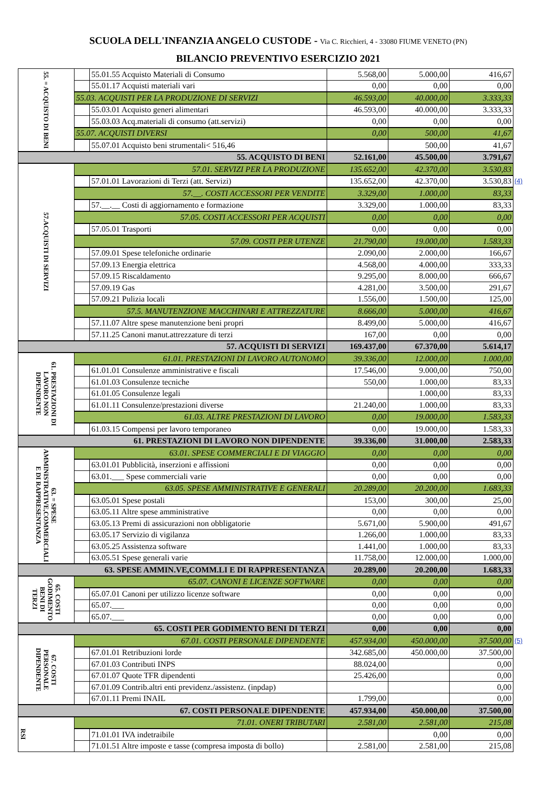SCUOLA DELL'INFANZIA ANGELO CUSTODE - Via C. Ricchieri, 4 - 33080 FIUME VENETO (PN)
BILANCIO PREVENTIVO ESERCIZIO 2021
| 55. = ACQUISTO DI BENI | | 55.01.55 Acquisto Materiali di Consumo | 5.568,00 | 5.000,00 | 416,67 | |
| | | 55.01.17 Acquisti materiali vari | 0,00 | 0,00 | 0,00 | |
| | 55.03. ACQUISTI PER LA PRODUZIONE DI SERVIZI | | 46.593,00 | 40.000,00 | 3.333,33 | |
| | | 55.03.01 Acquisto generi alimentari | 46.593,00 | 40.000,00 | 3.333,33 | |
| | | 55.03.03 Acq.materiali di consumo (att.servizi) | 0,00 | 0,00 | 0,00 | |
| | 55.07. ACQUISTI DIVERSI | | 0,00 | 500,00 | 41,67 | |
| | | 55.07.01 Acquisto beni strumentali< 516,46 | | 500,00 | 41,67 | |
| 55. ACQUISTO DI BENI | | | 52.161,00 | 45.500,00 | 3.791,67 | |
| 57.ACQUISTI DI SERVIZI | 57.01. SERVIZI PER LA PRODUZIONE | | 135.652,00 | 42.370,00 | 3.530,83 | |
| | | 57.01.01 Lavorazioni di Terzi (att. Servizi) | 135.652,00 | 42.370,00 | 3.530,83 | (4) |
| | 57.__. COSTI ACCESSORI PER VENDITE | | 3.329,00 | 1.000,00 | 83,33 | |
| | | 57.__.__ Costi di aggiornamento e formazione | 3.329,00 | 1.000,00 | 83,33 | |
| | 57.05. COSTI ACCESSORI PER ACQUISTI | | 0,00 | 0,00 | 0,00 | |
| | | 57.05.01 Trasporti | 0,00 | 0,00 | 0,00 | |
| | 57.09. COSTI PER UTENZE | | 21.790,00 | 19.000,00 | 1.583,33 | |
| | | 57.09.01 Spese telefoniche ordinarie | 2.090,00 | 2.000,00 | 166,67 | |
| | | 57.09.13 Energia elettrica | 4.568,00 | 4.000,00 | 333,33 | |
| | | 57.09.15 Riscaldamento | 9.295,00 | 8.000,00 | 666,67 | |
| | | 57.09.19 Gas | 4.281,00 | 3.500,00 | 291,67 | |
| | | 57.09.21 Pulizia locali | 1.556,00 | 1.500,00 | 125,00 | |
| | 57.5. MANUTENZIONE MACCHINARI E ATTREZZATURE | | 8.666,00 | 5.000,00 | 416,67 | |
| | | 57.11.07 Altre spese manutenzione beni propri | 8.499,00 | 5.000,00 | 416,67 | |
| | | 57.11.25 Canoni manut.attrezzature di terzi | 167,00 | 0,00 | 0,00 | |
| 57. ACQUISTI DI SERVIZI | | | 169.437,00 | 67.370,00 | 5.614,17 | |
| 61. PRESTAZIONI DI LAVORO NON DIPENDENTE | 61.01. PRESTAZIONI DI LAVORO AUTONOMO | | 39.336,00 | 12.000,00 | 1.000,00 | |
| | | 61.01.01 Consulenze amministrative e fiscali | 17.546,00 | 9.000,00 | 750,00 | |
| | | 61.01.03 Consulenze tecniche | 550,00 | 1.000,00 | 83,33 | |
| | | 61.01.05 Consulenze legali | | 1.000,00 | 83,33 | |
| | | 61.01.11 Consulenze/prestazioni diverse | 21.240,00 | 1.000,00 | 83,33 | |
| | 61.03. ALTRE PRESTAZIONI DI LAVORO | | 0,00 | 19.000,00 | 1.583,33 | |
| | | 61.03.15 Compensi per lavoro temporaneo | 0,00 | 19.000,00 | 1.583,33 | |
| 61. PRESTAZIONI DI LAVORO NON DIPENDENTE | | | 39.336,00 | 31.000,00 | 2.583,33 | |
| 63. = SPESE AMMINISTRATIVE,COMMERCIALI E DI RAPPRESENTANZA | 63.01. SPESE COMMERCIALI E DI VIAGGIO | | 0,00 | 0,00 | 0,00 | |
| | | 63.01.01 Pubblicità, inserzioni e affissioni | 0,00 | 0,00 | 0,00 | |
| | | 63.01.___ Spese commerciali varie | 0,00 | 0,00 | 0,00 | |
| | 63.05. SPESE AMMINISTRATIVE E GENERALI | | 20.289,00 | 20.200,00 | 1.683,33 | |
| | | 63.05.01 Spese postali | 153,00 | 300,00 | 25,00 | |
| | | 63.05.11 Altre spese amministrative | 0,00 | 0,00 | 0,00 | |
| | | 63.05.13 Premi di assicurazioni non obbligatorie | 5.671,00 | 5.900,00 | 491,67 | |
| | | 63.05.17 Servizio di vigilanza | 1.266,00 | 1.000,00 | 83,33 | |
| | | 63.05.25 Assistenza software | 1.441,00 | 1.000,00 | 83,33 | |
| | | 63.05.51 Spese generali varie | 11.758,00 | 12.000,00 | 1.000,00 | |
| 63. SPESE AMMIN.VE,COMM.LI E DI RAPPRESENTANZA | | | 20.289,00 | 20.200,00 | 1.683,33 | |
| 65. COSTI GODIMENTO BENI DI TERZI | 65.07. CANONI E LICENZE SOFTWARE | | 0,00 | 0,00 | 0,00 | |
| | | 65.07.01 Canoni per utilizzo licenze software | 0,00 | 0,00 | 0,00 | |
| | | 65.07.___ | 0,00 | 0,00 | 0,00 | |
| | | 65.07.___ | 0,00 | 0,00 | 0,00 | |
| 65. COSTI PER GODIMENTO BENI DI TERZI | | | 0,00 | 0,00 | 0,00 | |
| 67. COSTI PERSONALE DIPENDENTE | 67.01. COSTI PERSONALE DIPENDENTE | | 457.934,00 | 450.000,00 | 37.500,00 | (5) |
| | | 67.01.01 Retribuzioni lorde | 342.685,00 | 450.000,00 | 37.500,00 | |
| | | 67.01.03 Contributi INPS | 88.024,00 | | 0,00 | |
| | | 67.01.07 Quote TFR dipendenti | 25.426,00 | | 0,00 | |
| | | 67.01.09 Contrib.altri enti previdenz./assistenz. (inpdap) | | | 0,00 | |
| | | 67.01.11 Premi INAIL | 1.799,00 | | 0,00 | |
| 67. COSTI PERSONALE DIPENDENTE | | | 457.934,00 | 450.000,00 | 37.500,00 | |
| RSI | 71.01. ONERI TRIBUTARI | | 2.581,00 | 2.581,00 | 215,08 | |
| | | 71.01.01 IVA indetraibile | | 0,00 | 0,00 | |
| | | 71.01.51 Altre imposte e tasse (compresa imposta di bollo) | 2.581,00 | 2.581,00 | 215,08 | |